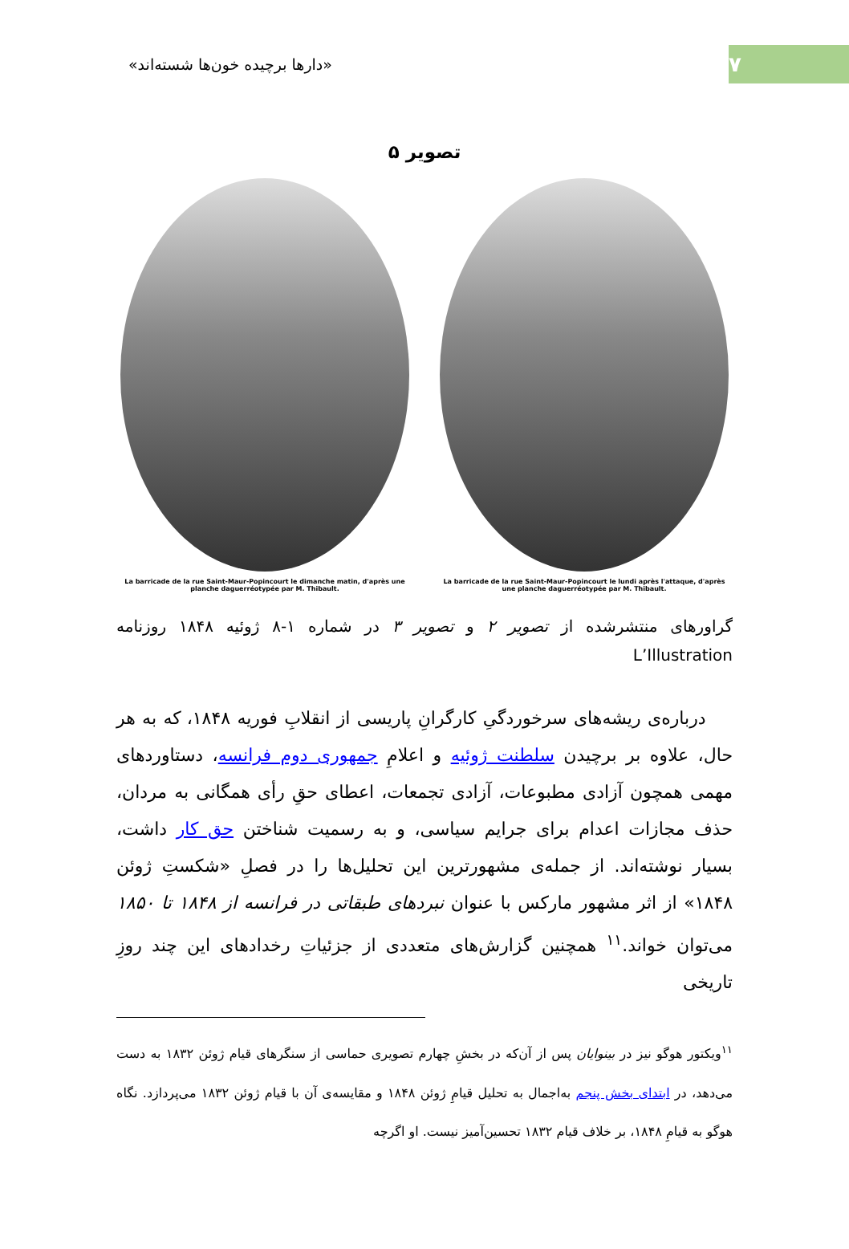۷
«دارها برچیده خون‌ها شسته‌اند»
تصویر ۵
La barricade de la rue Saint-Maur-Popincourt le dimanche matin, d'après une planche daguerréotypée par M. Thibault.
La barricade de la rue Saint-Maur-Popincourt le lundi après l'attaque, d'après une planche daguerréotypée par M. Thibault.
گراورهای منتشرشده از تصویر ۲ و تصویر ۳ در شماره ۱-۸ ژوئیه ۱۸۴۸ روزنامه L’Illustration
درباره‌ی ریشه‌های سرخوردگیِ کارگرانِ پاریسی از انقلابِ فوریه ۱۸۴۸، که به هر حال، علاوه بر برچیدن سلطنت ژوئیه و اعلامِ جمهوری دوم فرانسه، دستاوردهای مهمی همچون آزادی مطبوعات، آزادی تجمعات، اعطای حقِ رأی همگانی به مردان، حذف مجازات اعدام برای جرایم سیاسی، و به رسمیت شناختن حق کار داشت، بسیار نوشته‌اند. از جمله‌ی مشهورترین این تحلیل‌ها را در فصلِ «شکستِ ژوئن ۱۸۴۸» از اثر مشهور مارکس با عنوان نبردهای طبقاتی در فرانسه از ۱۸۴۸ تا ۱۸۵۰ می‌توان خواند.<sup>۱۱</sup> همچنین گزارش‌های متعددی از جزئیاتِ رخدادهای این چند روزِ تاریخی
<sup>۱۱</sup> ویکتور هوگو نیز در بینوایان پس از آن‌که در بخشِ چهارم تصویری حماسی از سنگرهای قیام ژوئن ۱۸۳۲ به دست می‌دهد، در ابتدای بخش پنجم به‌اجمال به تحلیل قیامِ ژوئن ۱۸۴۸ و مقایسه‌ی آن با قیام ژوئن ۱۸۳۲ می‌پردازد. نگاه هوگو به قیامِ ۱۸۴۸، بر خلاف قیام ۱۸۳۲ تحسین‌آمیز نیست. او اگرچه